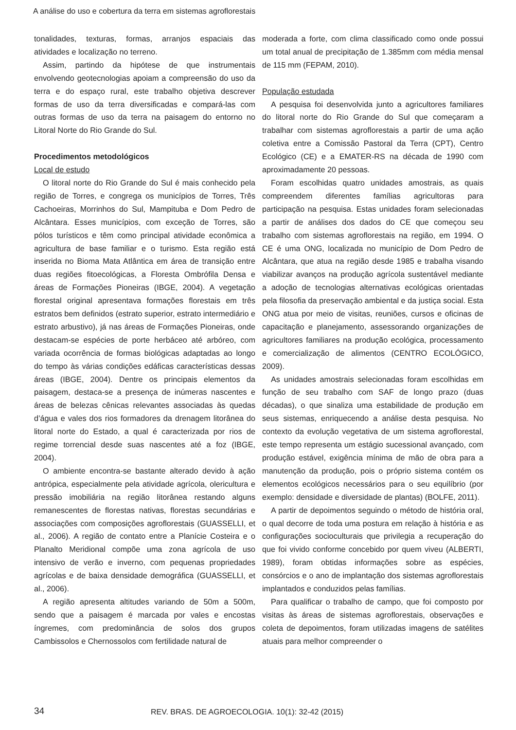A análise do uso e cobertura da terra em sistemas agroflorestais
tonalidades, texturas, formas, arranjos espaciais das atividades e localização no terreno.
Assim, partindo da hipótese de que instrumentais envolvendo geotecnologias apoiam a compreensão do uso da terra e do espaço rural, este trabalho objetiva descrever formas de uso da terra diversificadas e compará-las com outras formas de uso da terra na paisagem do entorno no Litoral Norte do Rio Grande do Sul.
Procedimentos metodológicos
Local de estudo
O litoral norte do Rio Grande do Sul é mais conhecido pela região de Torres, e congrega os municípios de Torres, Três Cachoeiras, Morrinhos do Sul, Mampituba e Dom Pedro de Alcântara. Esses municípios, com exceção de Torres, são pólos turísticos e têm como principal atividade econômica a agricultura de base familiar e o turismo. Esta região está inserida no Bioma Mata Atlântica em área de transição entre duas regiões fitoecológicas, a Floresta Ombrófila Densa e áreas de Formações Pioneiras (IBGE, 2004). A vegetação florestal original apresentava formações florestais em três estratos bem definidos (estrato superior, estrato intermediário e estrato arbustivo), já nas áreas de Formações Pioneiras, onde destacam-se espécies de porte herbáceo até arbóreo, com variada ocorrência de formas biológicas adaptadas ao longo do tempo às várias condições edáficas características dessas áreas (IBGE, 2004). Dentre os principais elementos da paisagem, destaca-se a presença de inúmeras nascentes e áreas de belezas cênicas relevantes associadas às quedas d’água e vales dos rios formadores da drenagem litorânea do litoral norte do Estado, a qual é caracterizada por rios de regime torrencial desde suas nascentes até a foz (IBGE, 2004).
O ambiente encontra-se bastante alterado devido à ação antrópica, especialmente pela atividade agrícola, olericultura e pressão imobiliária na região litorânea restando alguns remanescentes de florestas nativas, florestas secundárias e associações com composições agroflorestais (GUASSELLI, et al., 2006). A região de contato entre a Planície Costeira e o Planalto Meridional compõe uma zona agrícola de uso intensivo de verão e inverno, com pequenas propriedades agrícolas e de baixa densidade demográfica (GUASSELLI, et al., 2006).
A região apresenta altitudes variando de 50m a 500m, sendo que a paisagem é marcada por vales e encostas íngremes, com predominância de solos dos grupos Cambissolos e Chernossolos com fertilidade natural de
moderada a forte, com clima classificado como onde possui um total anual de precipitação de 1.385mm com média mensal de 115 mm (FEPAM, 2010).
População estudada
A pesquisa foi desenvolvida junto a agricultores familiares do litoral norte do Rio Grande do Sul que começaram a trabalhar com sistemas agroflorestais a partir de uma ação coletiva entre a Comissão Pastoral da Terra (CPT), Centro Ecológico (CE) e a EMATER-RS na década de 1990 com aproximadamente 20 pessoas.
Foram escolhidas quatro unidades amostrais, as quais compreendem diferentes famílias agricultoras para participação na pesquisa. Estas unidades foram selecionadas a partir de análises dos dados do CE que começou seu trabalho com sistemas agroflorestais na região, em 1994. O CE é uma ONG, localizada no município de Dom Pedro de Alcântara, que atua na região desde 1985 e trabalha visando viabilizar avanços na produção agrícola sustentável mediante a adoção de tecnologias alternativas ecológicas orientadas pela filosofia da preservação ambiental e da justiça social. Esta ONG atua por meio de visitas, reuniões, cursos e oficinas de capacitação e planejamento, assessorando organizações de agricultores familiares na produção ecológica, processamento e comercialização de alimentos (CENTRO ECOLÓGICO, 2009).
As unidades amostrais selecionadas foram escolhidas em função de seu trabalho com SAF de longo prazo (duas décadas), o que sinaliza uma estabilidade de produção em seus sistemas, enriquecendo a análise desta pesquisa. No contexto da evolução vegetativa de um sistema agroflorestal, este tempo representa um estágio sucessional avançado, com produção estável, exigência mínima de mão de obra para a manutenção da produção, pois o próprio sistema contém os elementos ecológicos necessários para o seu equilíbrio (por exemplo: densidade e diversidade de plantas) (BOLFE, 2011).
A partir de depoimentos seguindo o método de história oral, o qual decorre de toda uma postura em relação à história e as configurações socioculturais que privilegia a recuperação do que foi vivido conforme concebido por quem viveu (ALBERTI, 1989), foram obtidas informações sobre as espécies, consórcios e o ano de implantação dos sistemas agroflorestais implantados e conduzidos pelas famílias.
Para qualificar o trabalho de campo, que foi composto por visitas às áreas de sistemas agroflorestais, observações e coleta de depoimentos, foram utilizadas imagens de satélites atuais para melhor compreender o
34 REV. BRAS. DE AGROECOLOGIA. 10(1): 32-42 (2015)